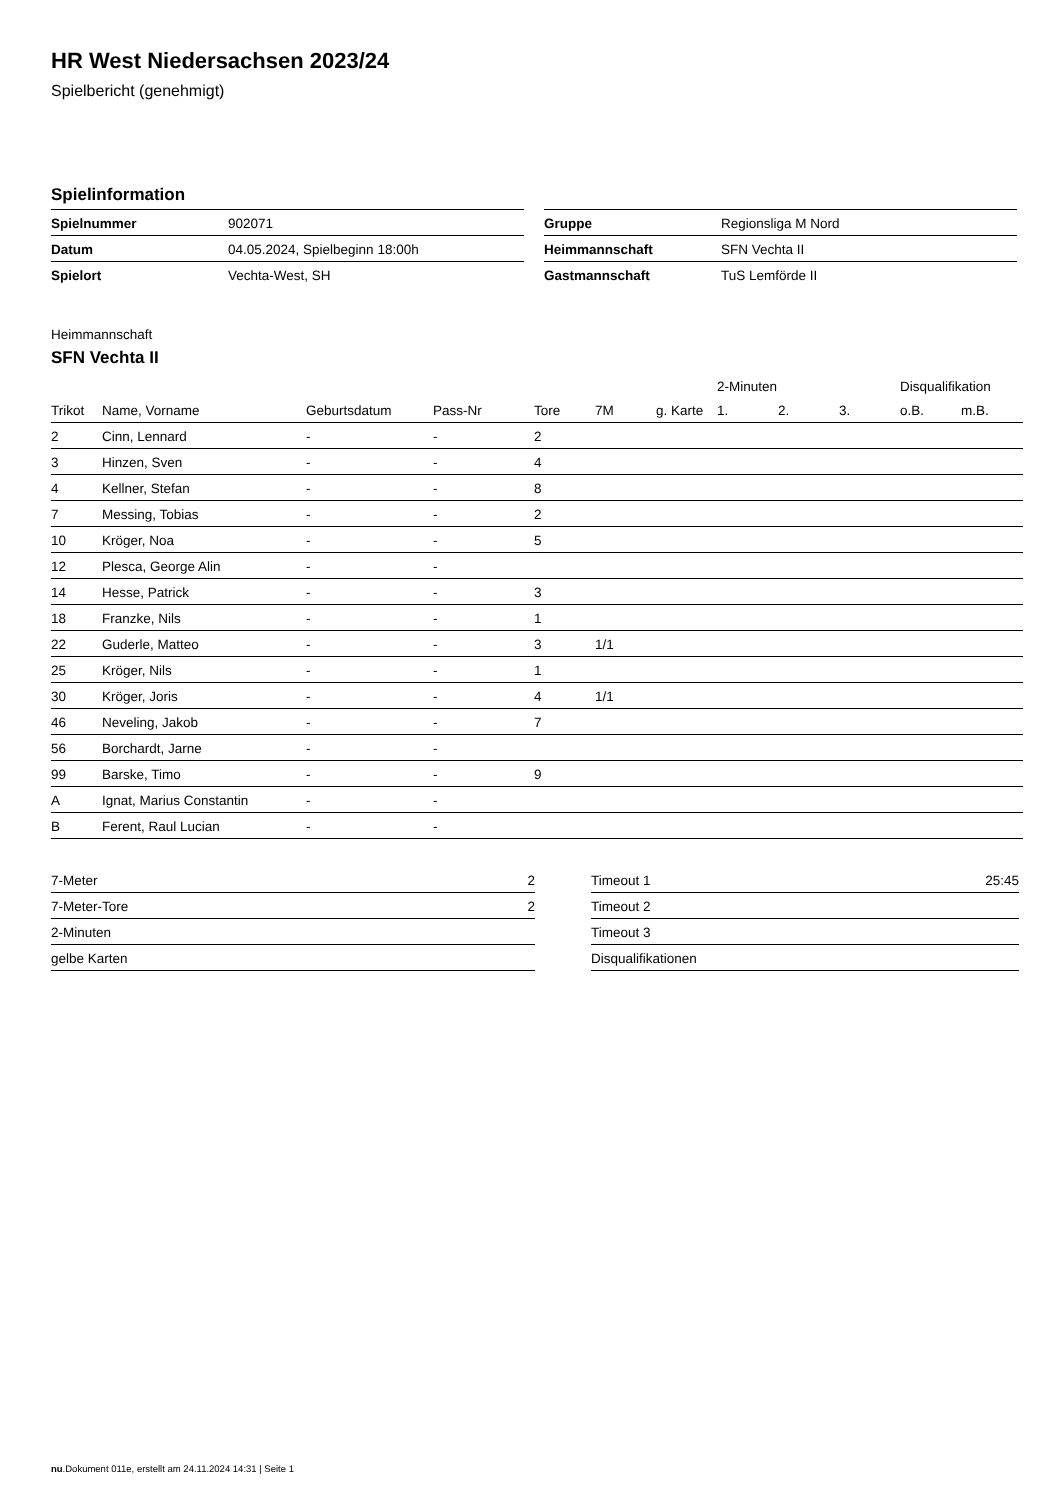HR West Niedersachsen 2023/24
Spielbericht (genehmigt)
Spielinformation
| Spielnummer | 902071 |
| Datum | 04.05.2024, Spielbeginn 18:00h |
| Spielort | Vechta-West, SH |
| Gruppe | Regionsliga M Nord |
| Heimmannschaft | SFN Vechta II |
| Gastmannschaft | TuS Lemförde II |
Heimmannschaft
SFN Vechta II
| | | | | | | | 2-Minuten | | | Disqualifikation | |
| --- | --- | --- | --- | --- | --- | --- | --- | --- | --- | --- | --- |
| Trikot | Name, Vorname | Geburtsdatum | Pass-Nr | Tore | 7M | g. Karte | 1. | 2. | 3. | o.B. | m.B. |
| 2 | Cinn, Lennard | - | - | 2 | | | | | | | |
| 3 | Hinzen, Sven | - | - | 4 | | | | | | | |
| 4 | Kellner, Stefan | - | - | 8 | | | | | | | |
| 7 | Messing, Tobias | - | - | 2 | | | | | | | |
| 10 | Kröger, Noa | - | - | 5 | | | | | | | |
| 12 | Plesca, George Alin | - | - | | | | | | | | |
| 14 | Hesse, Patrick | - | - | 3 | | | | | | | |
| 18 | Franzke, Nils | - | - | 1 | | | | | | | |
| 22 | Guderle, Matteo | - | - | 3 | 1/1 | | | | | | |
| 25 | Kröger, Nils | - | - | 1 | | | | | | | |
| 30 | Kröger, Joris | - | - | 4 | 1/1 | | | | | | |
| 46 | Neveling, Jakob | - | - | 7 | | | | | | | |
| 56 | Borchardt, Jarne | - | - | | | | | | | | |
| 99 | Barske, Timo | - | - | 9 | | | | | | | |
| A | Ignat, Marius Constantin | - | - | | | | | | | | |
| B | Ferent, Raul Lucian | - | - | | | | | | | | |
| 7-Meter | 2 |
| 7-Meter-Tore | 2 |
| 2-Minuten | |
| gelbe Karten | |
| Timeout 1 | 25:45 |
| Timeout 2 | |
| Timeout 3 | |
| Disqualifikationen | |
nu.Dokument 011e, erstellt am 24.11.2024 14:31 | Seite 1